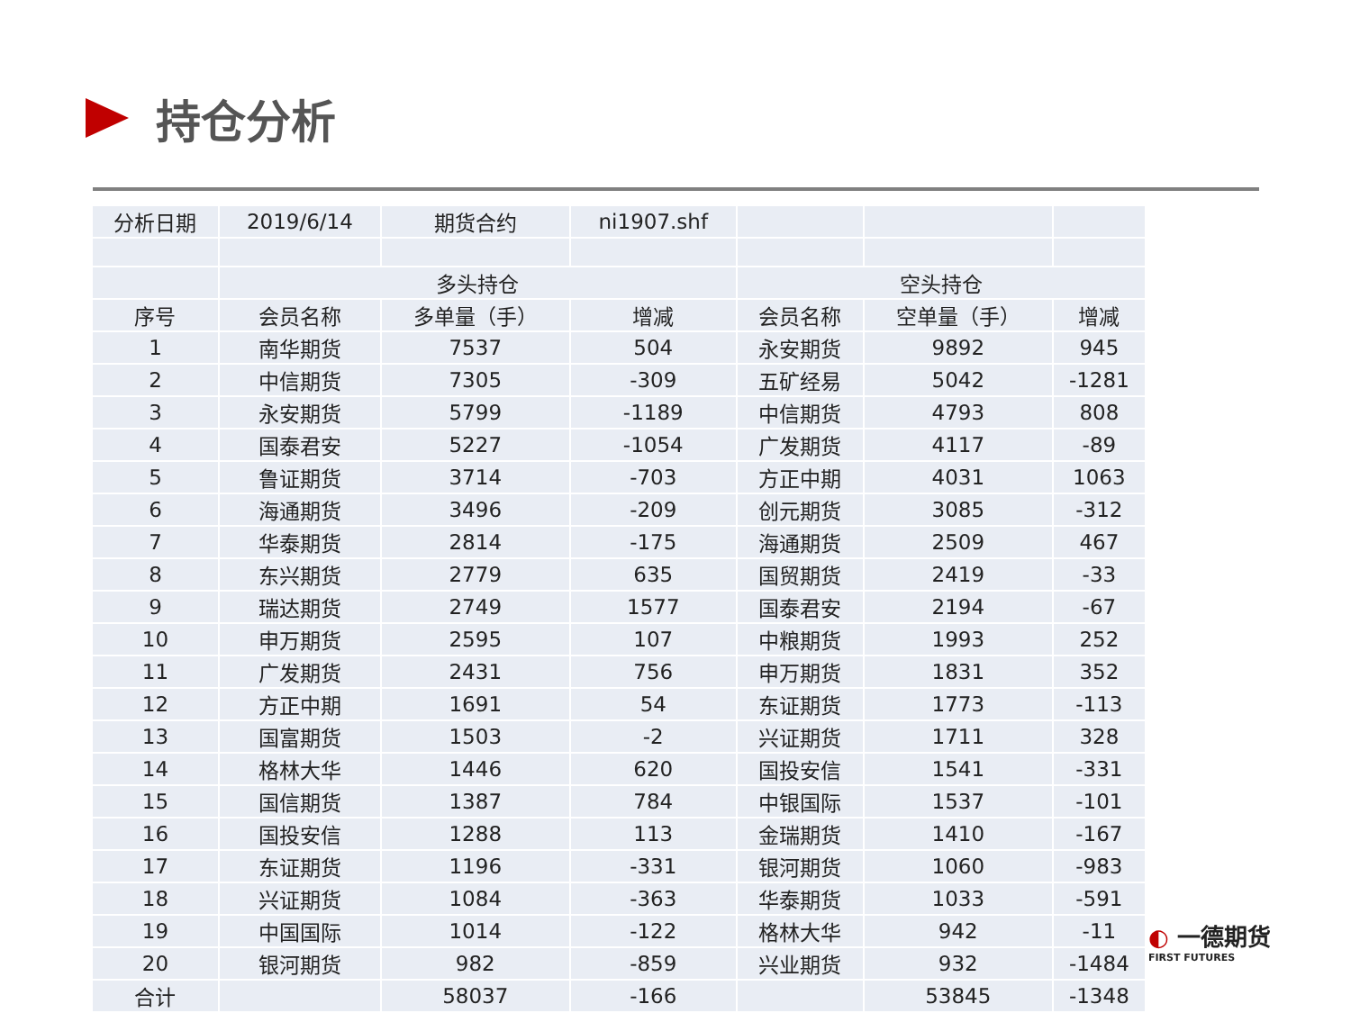持仓分析
| 分析日期 | 2019/6/14 | 期货合约 | ni1907.shf | | | |
| | 多头持仓 | | | 空头持仓 | | |
| 序号 | 会员名称 | 多单量（手） | 增减 | 会员名称 | 空单量（手） | 增减 |
| 1 | 南华期货 | 7537 | 504 | 永安期货 | 9892 | 945 |
| 2 | 中信期货 | 7305 | -309 | 五矿经易 | 5042 | -1281 |
| 3 | 永安期货 | 5799 | -1189 | 中信期货 | 4793 | 808 |
| 4 | 国泰君安 | 5227 | -1054 | 广发期货 | 4117 | -89 |
| 5 | 鲁证期货 | 3714 | -703 | 方正中期 | 4031 | 1063 |
| 6 | 海通期货 | 3496 | -209 | 创元期货 | 3085 | -312 |
| 7 | 华泰期货 | 2814 | -175 | 海通期货 | 2509 | 467 |
| 8 | 东兴期货 | 2779 | 635 | 国贸期货 | 2419 | -33 |
| 9 | 瑞达期货 | 2749 | 1577 | 国泰君安 | 2194 | -67 |
| 10 | 申万期货 | 2595 | 107 | 中粮期货 | 1993 | 252 |
| 11 | 广发期货 | 2431 | 756 | 申万期货 | 1831 | 352 |
| 12 | 方正中期 | 1691 | 54 | 东证期货 | 1773 | -113 |
| 13 | 国富期货 | 1503 | -2 | 兴证期货 | 1711 | 328 |
| 14 | 格林大华 | 1446 | 620 | 国投安信 | 1541 | -331 |
| 15 | 国信期货 | 1387 | 784 | 中银国际 | 1537 | -101 |
| 16 | 国投安信 | 1288 | 113 | 金瑞期货 | 1410 | -167 |
| 17 | 东证期货 | 1196 | -331 | 银河期货 | 1060 | -983 |
| 18 | 兴证期货 | 1084 | -363 | 华泰期货 | 1033 | -591 |
| 19 | 中国国际 | 1014 | -122 | 格林大华 | 942 | -11 |
| 20 | 银河期货 | 982 | -859 | 兴业期货 | 932 | -1484 |
| 合计 | | 58037 | -166 | | 53845 | -1348 |
◐ 一德期货
FIRST FUTURES